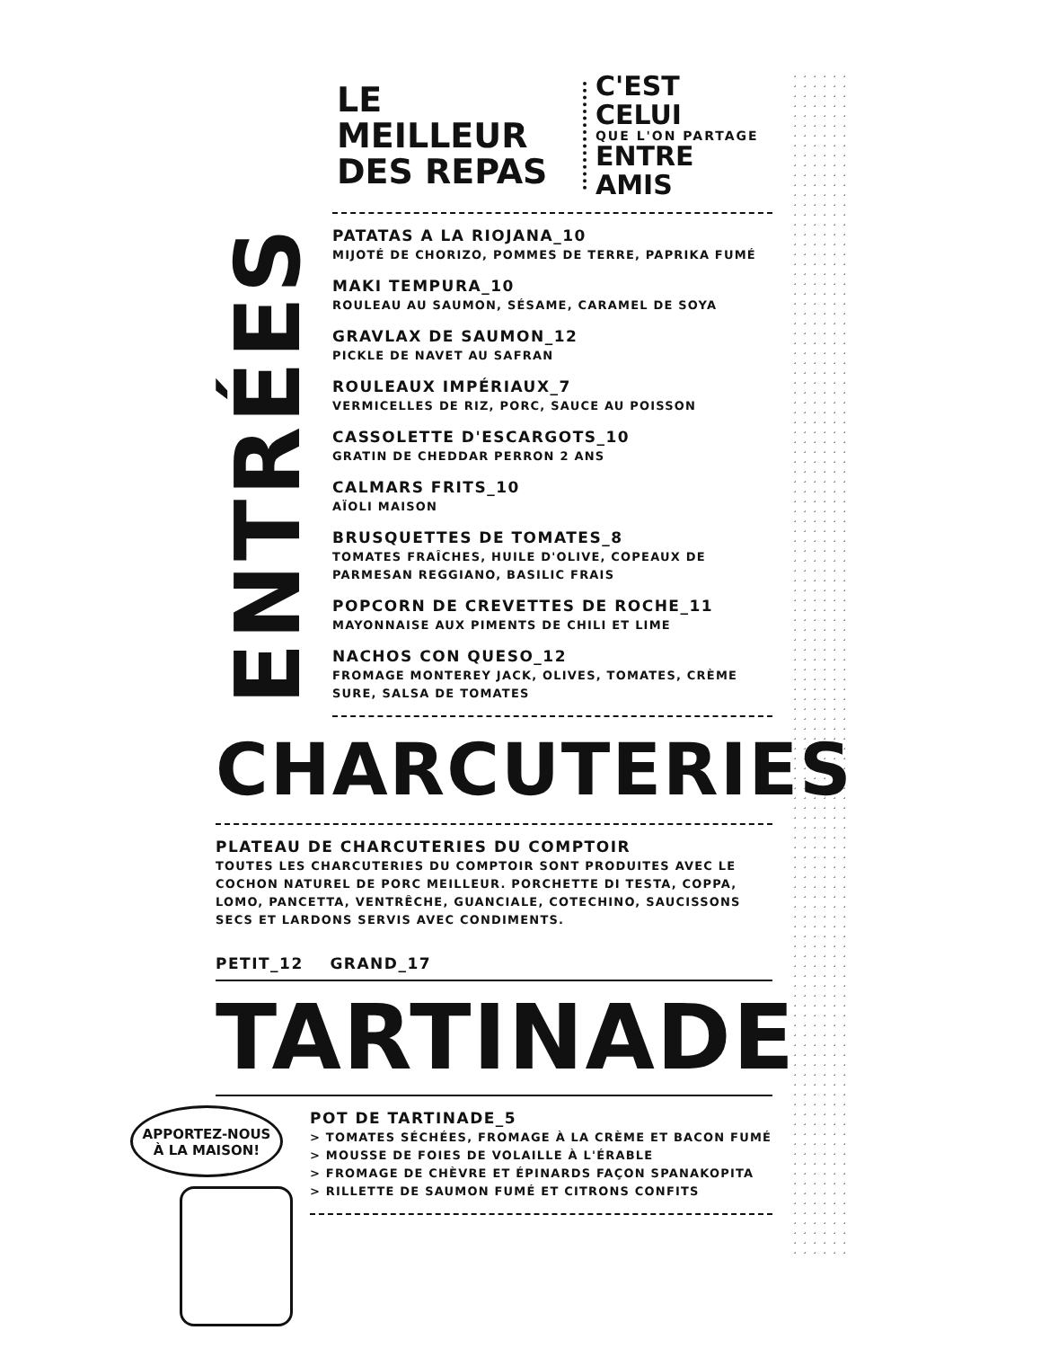LE MEILLEUR
DES REPAS
C'EST CELUI
QUE L'ON PARTAGE
ENTRE AMIS
ENTRÉES
PATATAS A LA RIOJANA_10
MIJOTÉ DE CHORIZO, POMMES DE TERRE, PAPRIKA FUMÉ
MAKI TEMPURA_10
ROULEAU AU SAUMON, SÉSAME, CARAMEL DE SOYA
GRAVLAX DE SAUMON_12
PICKLE DE NAVET AU SAFRAN
ROULEAUX IMPÉRIAUX_7
VERMICELLES DE RIZ, PORC, SAUCE AU POISSON
CASSOLETTE D'ESCARGOTS_10
GRATIN DE CHEDDAR PERRON 2 ANS
CALMARS FRITS_10
AÏOLI MAISON
BRUSQUETTES DE TOMATES_8
TOMATES FRAÎCHES, HUILE D'OLIVE, COPEAUX DE PARMESAN REGGIANO, BASILIC FRAIS
POPCORN DE CREVETTES DE ROCHE_11
MAYONNAISE AUX PIMENTS DE CHILI ET LIME
NACHOS CON QUESO_12
FROMAGE MONTEREY JACK, OLIVES, TOMATES, CRÈME SURE, SALSA DE TOMATES
CHARCUTERIES
PLATEAU DE CHARCUTERIES DU COMPTOIR
TOUTES LES CHARCUTERIES DU COMPTOIR SONT PRODUITES AVEC LE COCHON NATUREL DE PORC MEILLEUR. PORCHETTE DI TESTA, COPPA, LOMO, PANCETTA, VENTRÊCHE, GUANCIALE, COTECHINO, SAUCISSONS SECS ET LARDONS SERVIS AVEC CONDIMENTS.
PETIT_12 GRAND_17
TARTINADE
POT DE TARTINADE_5
> TOMATES SÉCHÉES, FROMAGE À LA CRÈME ET BACON FUMÉ
> MOUSSE DE FOIES DE VOLAILLE À L'ÉRABLE
> FROMAGE DE CHÈVRE ET ÉPINARDS FAÇON SPANAKOPITA
> RILLETTE DE SAUMON FUMÉ ET CITRONS CONFITS
APPORTEZ-NOUS
À LA MAISON!